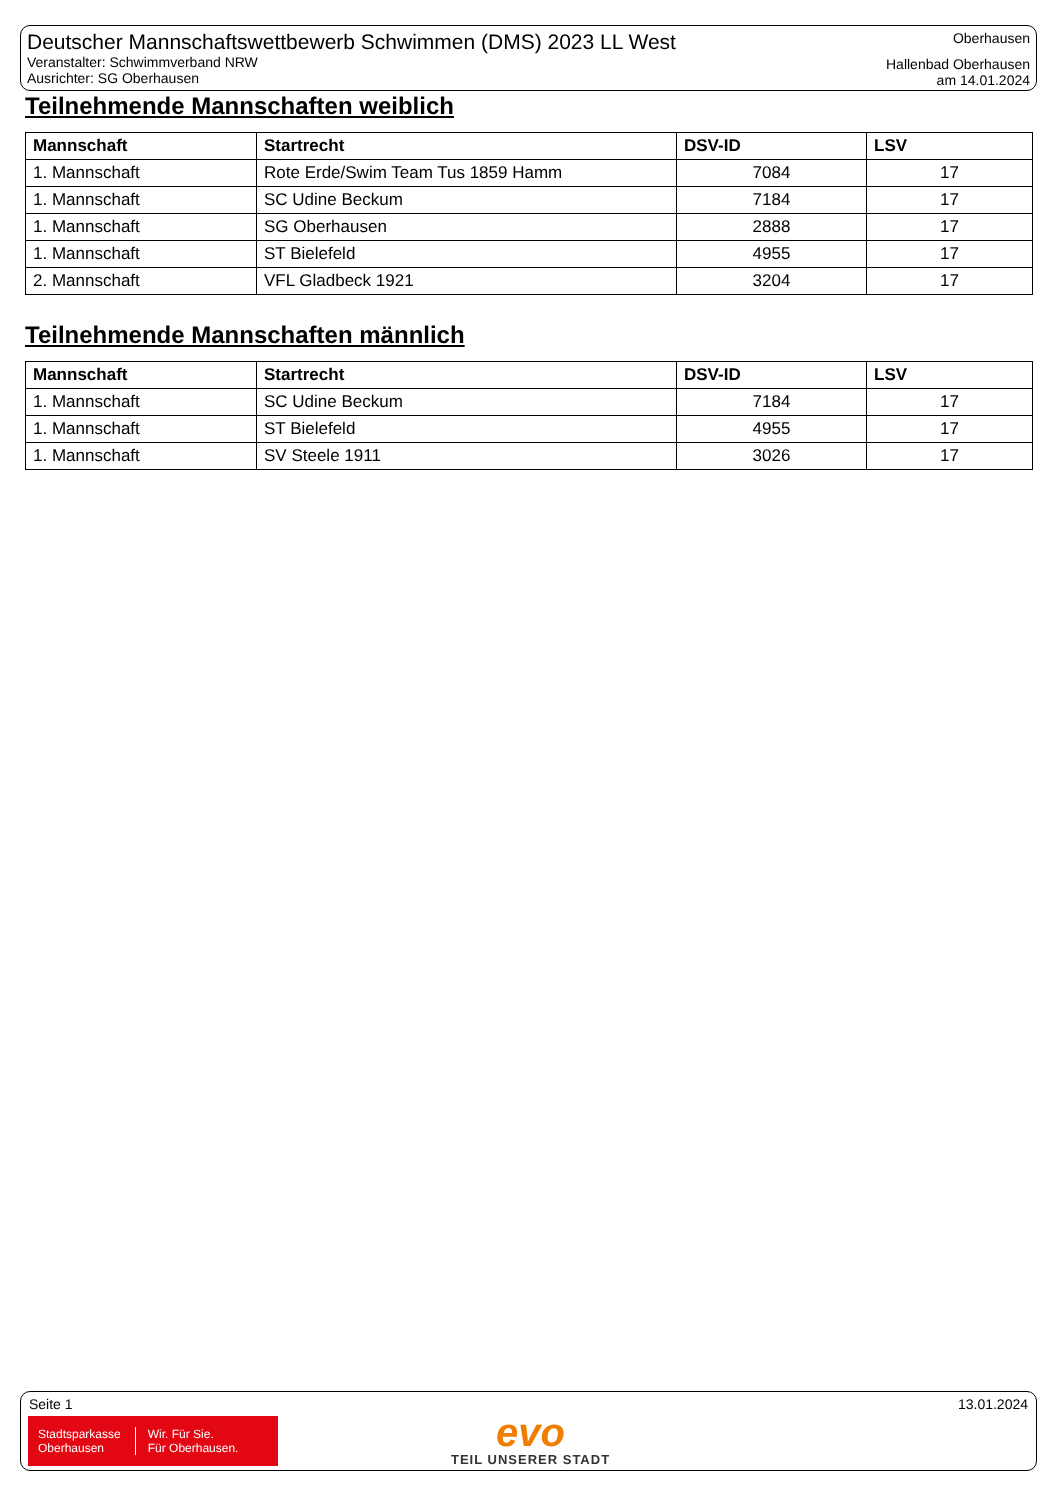Deutscher Mannschaftswettbewerb Schwimmen (DMS) 2023 LL West
Veranstalter: Schwimmverband NRW
Ausrichter: SG Oberhausen
Oberhausen
Hallenbad Oberhausen
am 14.01.2024
Teilnehmende Mannschaften weiblich
| Mannschaft | Startrecht | DSV-ID | LSV |
| --- | --- | --- | --- |
| 1. Mannschaft | Rote Erde/Swim Team Tus 1859 Hamm | 7084 | 17 |
| 1. Mannschaft | SC Udine Beckum | 7184 | 17 |
| 1. Mannschaft | SG Oberhausen | 2888 | 17 |
| 1. Mannschaft | ST Bielefeld | 4955 | 17 |
| 2. Mannschaft | VFL Gladbeck 1921 | 3204 | 17 |
Teilnehmende Mannschaften männlich
| Mannschaft | Startrecht | DSV-ID | LSV |
| --- | --- | --- | --- |
| 1. Mannschaft | SC Udine Beckum | 7184 | 17 |
| 1. Mannschaft | ST Bielefeld | 4955 | 17 |
| 1. Mannschaft | SV Steele 1911 | 3026 | 17 |
Seite 1 13.01.2024
Stadtsparkasse
Oberhausen
Wir. Für Sie.
Für Oberhausen.
evo
TEIL UNSERER STADT